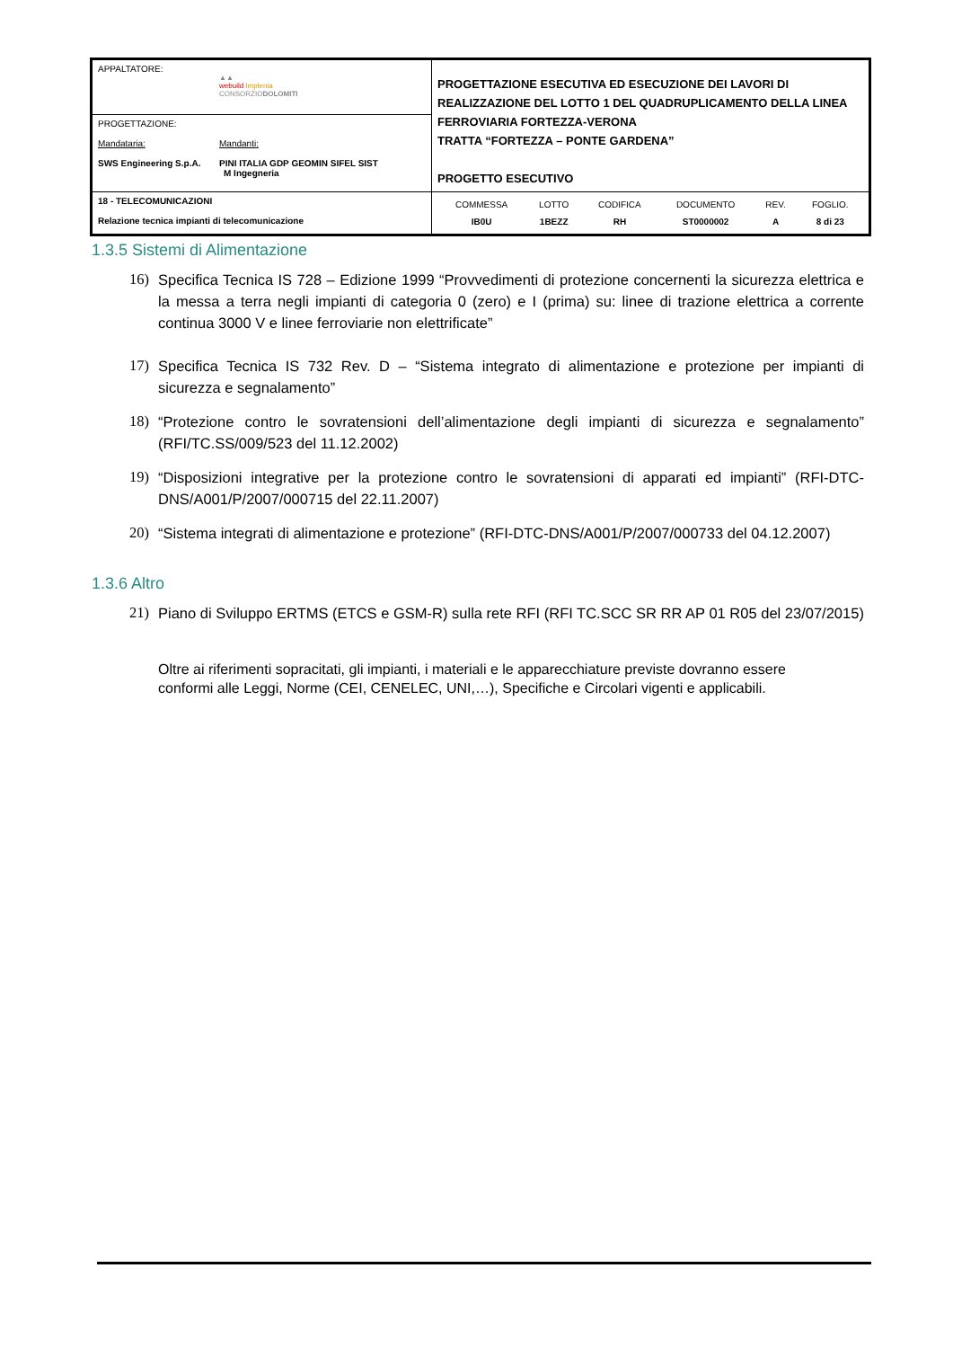| APPALTATORE: ▲▲ webuild Implenia CONSORZIO DOLOMITI | PROGETTAZIONE ESECUTIVA ED ESECUZIONE DEI LAVORI DI REALIZZAZIONE DEL LOTTO 1 DEL QUADRUPLICAMENTO DELLA LINEA FERROVIARIA FORTEZZA-VERONA TRATTA “FORTEZZA – PONTE GARDENA” PROGETTO ESECUTIVO |
| PROGETTAZIONE: Mandataria: Mandanti: SWS Engineering S.p.A. PINI ITALIA GDP GEOMIN SIFEL SIST M Ingegneria | |
| 18 - TELECOMUNICAZIONI Relazione tecnica impianti di telecomunicazione | / COMMESSA / LOTTO / CODIFICA / DOCUMENTO / REV. / FOGLIO. / / IB0U / 1BEZZ / RH / ST0000002 / A / 8 di 23 / |
1.3.5 Sistemi di Alimentazione
16) Specifica Tecnica IS 728 – Edizione 1999 “Provvedimenti di protezione concernenti la sicurezza elettrica e la messa a terra negli impianti di categoria 0 (zero) e I (prima) su: linee di trazione elettrica a corrente continua 3000 V e linee ferroviarie non elettrificate”
17) Specifica Tecnica IS 732 Rev. D – “Sistema integrato di alimentazione e protezione per impianti di sicurezza e segnalamento”
18) “Protezione contro le sovratensioni dell’alimentazione degli impianti di sicurezza e segnalamento” (RFI/TC.SS/009/523 del 11.12.2002)
19) “Disposizioni integrative per la protezione contro le sovratensioni di apparati ed impianti” (RFI-DTC- DNS/A001/P/2007/000715 del 22.11.2007)
20) “Sistema integrati di alimentazione e protezione” (RFI-DTC-DNS/A001/P/2007/000733 del 04.12.2007)
1.3.6 Altro
21) Piano di Sviluppo ERTMS (ETCS e GSM-R) sulla rete RFI (RFI TC.SCC SR RR AP 01 R05 del 23/07/2015)
Oltre ai riferimenti sopracitati, gli impianti, i materiali e le apparecchiature previste dovranno essere conformi alle Leggi, Norme (CEI, CENELEC, UNI,…), Specifiche e Circolari vigenti e applicabili.